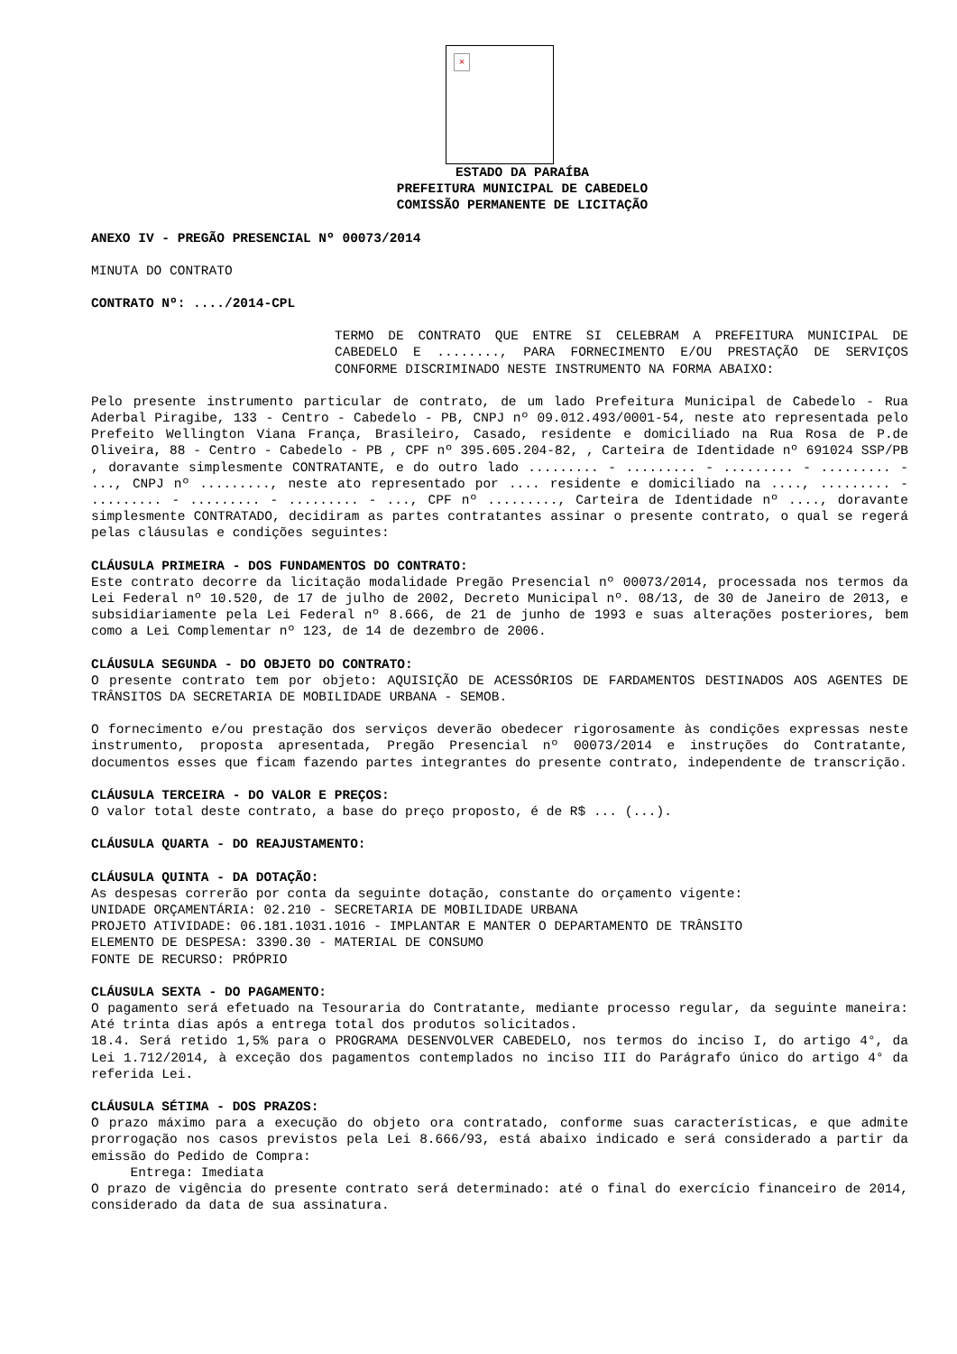×
ESTADO DA PARAÍBA
PREFEITURA MUNICIPAL DE CABEDELO
COMISSÃO PERMANENTE DE LICITAÇÃO
ANEXO IV - PREGÃO PRESENCIAL Nº 00073/2014
MINUTA DO CONTRATO
CONTRATO Nº: ..../2014-CPL
TERMO DE CONTRATO QUE ENTRE SI CELEBRAM A PREFEITURA MUNICIPAL DE CABEDELO E ........, PARA FORNECIMENTO E/OU PRESTAÇÃO DE SERVIÇOS CONFORME DISCRIMINADO NESTE INSTRUMENTO NA FORMA ABAIXO:
Pelo presente instrumento particular de contrato, de um lado Prefeitura Municipal de Cabedelo - Rua Aderbal Piragibe, 133 - Centro - Cabedelo - PB, CNPJ nº 09.012.493/0001-54, neste ato representada pelo Prefeito Wellington Viana França, Brasileiro, Casado, residente e domiciliado na Rua Rosa de P.de Oliveira, 88 - Centro - Cabedelo - PB , CPF nº 395.605.204-82, , Carteira de Identidade nº 691024 SSP/PB , doravante simplesmente CONTRATANTE, e do outro lado ......... - ......... - ......... - ......... - ..., CNPJ nº ........., neste ato representado por .... residente e domiciliado na ...., ......... - ......... - ......... - ......... - ..., CPF nº ........., Carteira de Identidade nº ...., doravante simplesmente CONTRATADO, decidiram as partes contratantes assinar o presente contrato, o qual se regerá pelas cláusulas e condições seguintes:
CLÁUSULA PRIMEIRA - DOS FUNDAMENTOS DO CONTRATO:
Este contrato decorre da licitação modalidade Pregão Presencial nº 00073/2014, processada nos termos da Lei Federal nº 10.520, de 17 de julho de 2002, Decreto Municipal nº. 08/13, de 30 de Janeiro de 2013, e subsidiariamente pela Lei Federal nº 8.666, de 21 de junho de 1993 e suas alterações posteriores, bem como a Lei Complementar nº 123, de 14 de dezembro de 2006.
CLÁUSULA SEGUNDA - DO OBJETO DO CONTRATO:
O presente contrato tem por objeto: AQUISIÇÃO DE ACESSÓRIOS DE FARDAMENTOS DESTINADOS AOS AGENTES DE TRÂNSITOS DA SECRETARIA DE MOBILIDADE URBANA - SEMOB.
O fornecimento e/ou prestação dos serviços deverão obedecer rigorosamente às condições expressas neste instrumento, proposta apresentada, Pregão Presencial nº 00073/2014 e instruções do Contratante, documentos esses que ficam fazendo partes integrantes do presente contrato, independente de transcrição.
CLÁUSULA TERCEIRA - DO VALOR E PREÇOS:
O valor total deste contrato, a base do preço proposto, é de R$ ... (...).
CLÁUSULA QUARTA - DO REAJUSTAMENTO:
CLÁUSULA QUINTA - DA DOTAÇÃO:
As despesas correrão por conta da seguinte dotação, constante do orçamento vigente:
UNIDADE ORÇAMENTÁRIA: 02.210 - SECRETARIA DE MOBILIDADE URBANA
PROJETO ATIVIDADE: 06.181.1031.1016 - IMPLANTAR E MANTER O DEPARTAMENTO DE TRÂNSITO
ELEMENTO DE DESPESA: 3390.30 - MATERIAL DE CONSUMO
FONTE DE RECURSO: PRÓPRIO
CLÁUSULA SEXTA - DO PAGAMENTO:
O pagamento será efetuado na Tesouraria do Contratante, mediante processo regular, da seguinte maneira: Até trinta dias após a entrega total dos produtos solicitados.
18.4. Será retido 1,5% para o PROGRAMA DESENVOLVER CABEDELO, nos termos do inciso I, do artigo 4°, da Lei 1.712/2014, à exceção dos pagamentos contemplados no inciso III do Parágrafo único do artigo 4° da referida Lei.
CLÁUSULA SÉTIMA - DOS PRAZOS:
O prazo máximo para a execução do objeto ora contratado, conforme suas características, e que admite prorrogação nos casos previstos pela Lei 8.666/93, está abaixo indicado e será considerado a partir da emissão do Pedido de Compra:
Entrega: Imediata
O prazo de vigência do presente contrato será determinado: até o final do exercício financeiro de 2014, considerado da data de sua assinatura.